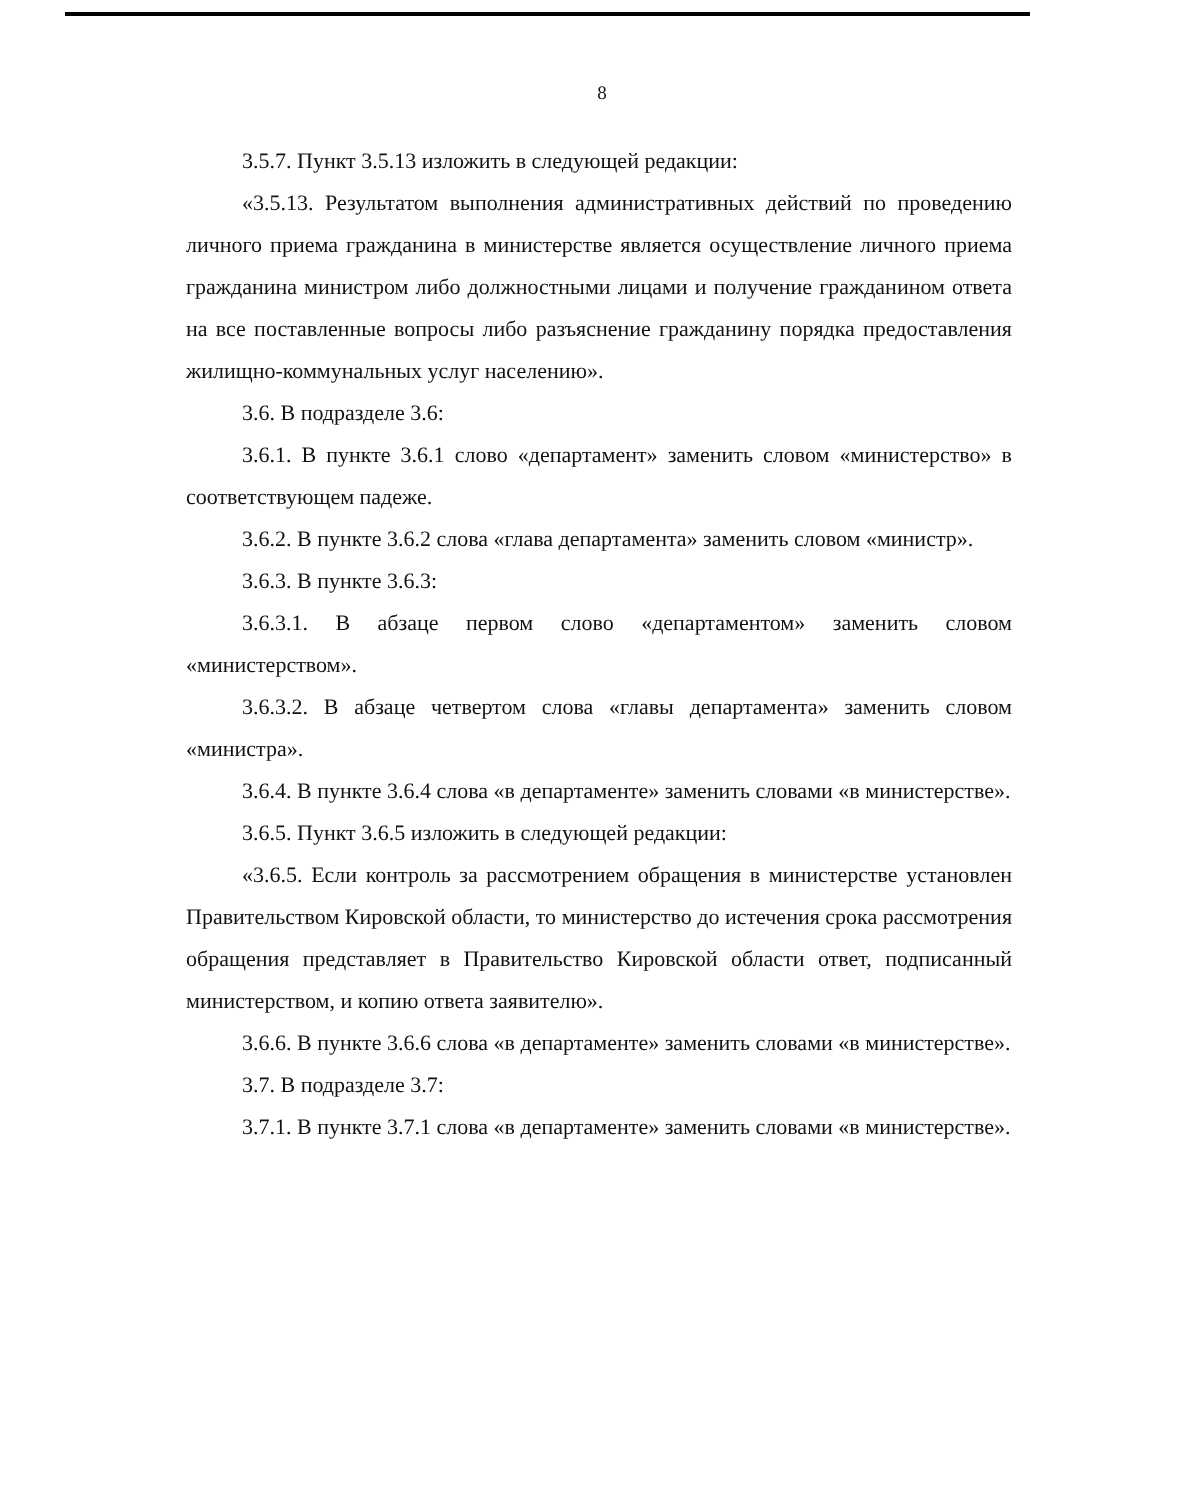8
3.5.7. Пункт 3.5.13 изложить в следующей редакции:
«3.5.13. Результатом выполнения административных действий по проведению личного приема гражданина в министерстве является осуществление личного приема гражданина министром либо должностными лицами и получение гражданином ответа на все поставленные вопросы либо разъяснение гражданину порядка предоставления жилищно-коммунальных услуг населению».
3.6. В подразделе 3.6:
3.6.1. В пункте 3.6.1 слово «департамент» заменить словом «министерство» в соответствующем падеже.
3.6.2. В пункте 3.6.2 слова «глава департамента» заменить словом «министр».
3.6.3. В пункте 3.6.3:
3.6.3.1. В абзаце первом слово «департаментом» заменить словом «министерством».
3.6.3.2. В абзаце четвертом слова «главы департамента» заменить словом «министра».
3.6.4. В пункте 3.6.4 слова «в департаменте» заменить словами «в министерстве».
3.6.5. Пункт 3.6.5 изложить в следующей редакции:
«3.6.5. Если контроль за рассмотрением обращения в министерстве установлен Правительством Кировской области, то министерство до истечения срока рассмотрения обращения представляет в Правительство Кировской области ответ, подписанный министерством, и копию ответа заявителю».
3.6.6. В пункте 3.6.6 слова «в департаменте» заменить словами «в министерстве».
3.7. В подразделе 3.7:
3.7.1. В пункте 3.7.1 слова «в департаменте» заменить словами «в министерстве».